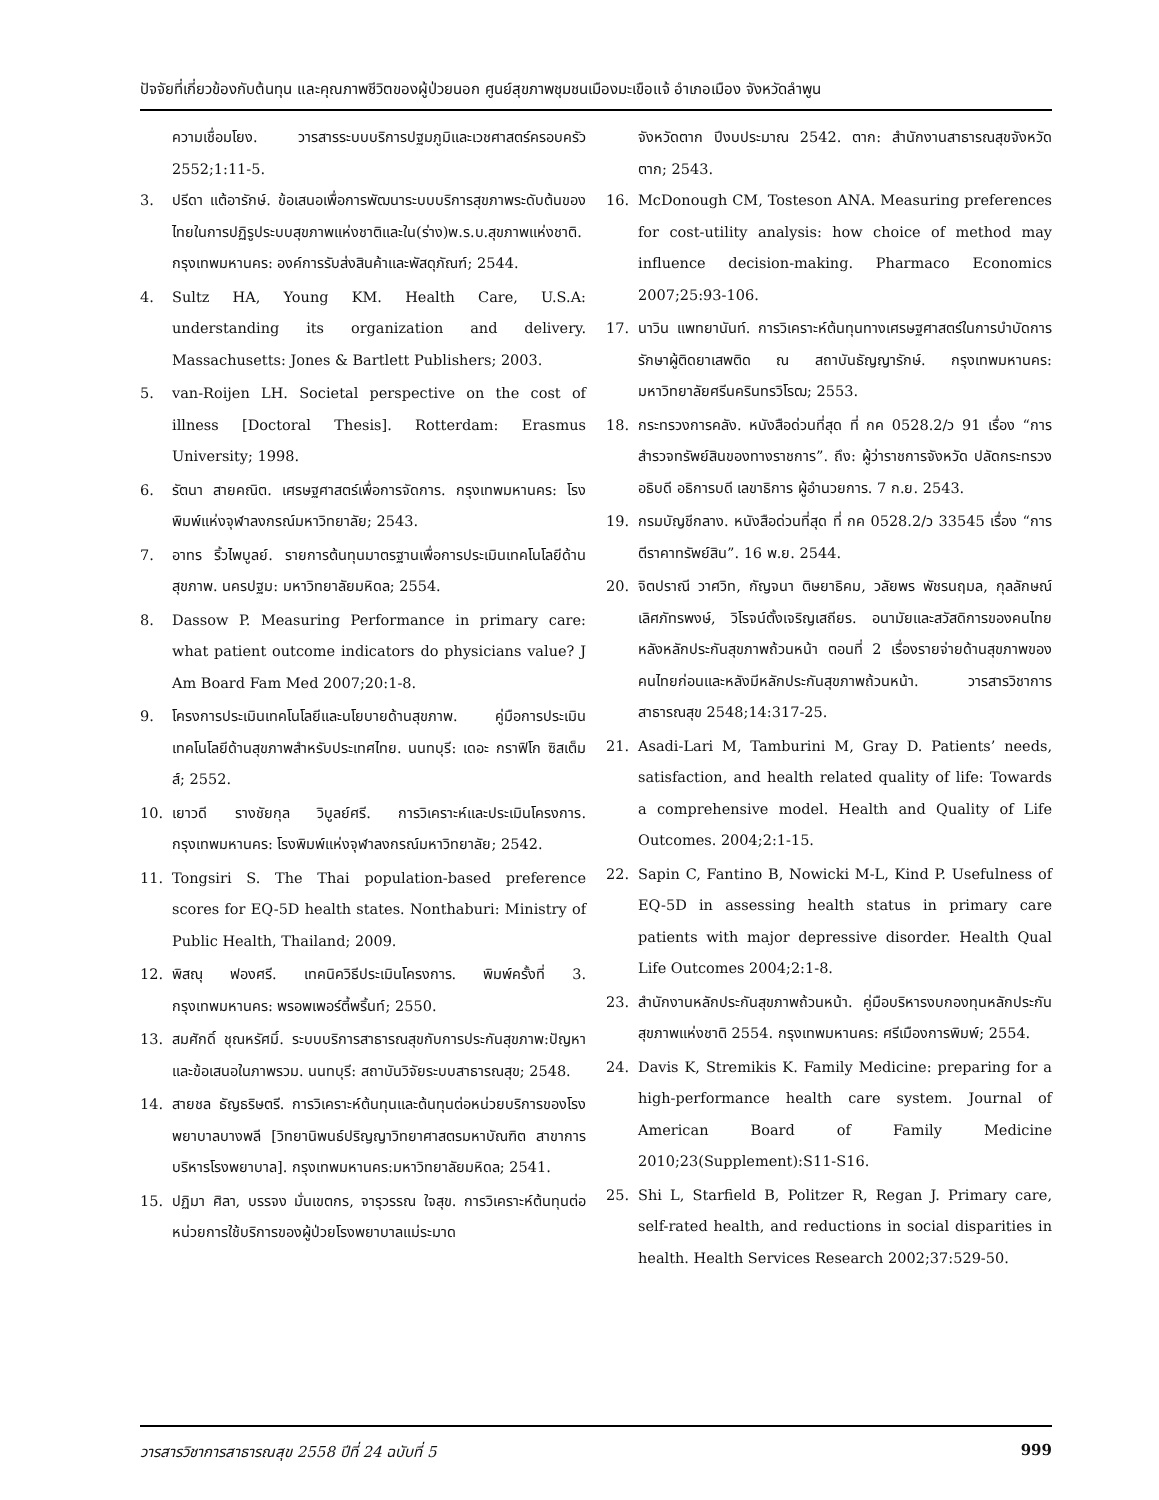ปัจจัยที่เกี่ยวข้องกับต้นทุน และคุณภาพชีวิตของผู้ป่วยนอก ศูนย์สุขภาพชุมชนเมืองมะเขือแจ้ อำเภอเมือง จังหวัดลำพูน
ความเชื่อมโยง. วารสารระบบบริการปฐมภูมิและเวชศาสตร์ครอบครัว 2552;1:11-5.
3. ปรีดา แต้อารักษ์. ข้อเสนอเพื่อการพัฒนาระบบบริการสุขภาพระดับต้นของไทยในการปฏิรูประบบสุขภาพแห่งชาติและใน(ร่าง)พ.ร.บ.สุขภาพแห่งชาติ. กรุงเทพมหานคร: องค์การรับส่งสินค้าและพัสดุภัณฑ์; 2544.
4. Sultz HA, Young KM. Health Care, U.S.A: understanding its organization and delivery. Massachusetts: Jones & Bartlett Publishers; 2003.
5. van-Roijen LH. Societal perspective on the cost of illness [Doctoral Thesis]. Rotterdam: Erasmus University; 1998.
6. รัตนา สายคณิต. เศรษฐศาสตร์เพื่อการจัดการ. กรุงเทพมหานคร: โรงพิมพ์แห่งจุฬาลงกรณ์มหาวิทยาลัย; 2543.
7. อาทร ริ้วไพบูลย์. รายการต้นทุนมาตรฐานเพื่อการประเมินเทคโนโลยีด้านสุขภาพ. นครปฐม: มหาวิทยาลัยมหิดล; 2554.
8. Dassow P. Measuring Performance in primary care: what patient outcome indicators do physicians value? J Am Board Fam Med 2007;20:1-8.
9. โครงการประเมินเทคโนโลยีและนโยบายด้านสุขภาพ. คู่มือการประเมินเทคโนโลยีด้านสุขภาพสำหรับประเทศไทย. นนทบุรี: เดอะ กราฟิโก ซิสเต็มส์; 2552.
10. เยาวดี รางชัยกุล วิบูลย์ศรี. การวิเคราะห์และประเมินโครงการ. กรุงเทพมหานคร: โรงพิมพ์แห่งจุฬาลงกรณ์มหาวิทยาลัย; 2542.
11. Tongsiri S. The Thai population-based preference scores for EQ-5D health states. Nonthaburi: Ministry of Public Health, Thailand; 2009.
12. พิสณุ ฟองศรี. เทคนิควิธีประเมินโครงการ. พิมพ์ครั้งที่ 3. กรุงเทพมหานคร: พรอพเพอร์ตี้พริ้นท์; 2550.
13. สมศักดิ์ ชุณหรัศมิ์. ระบบบริการสาธารณสุขกับการประกันสุขภาพ:ปัญหาและข้อเสนอในภาพรวม. นนทบุรี: สถาบันวิจัยระบบสาธารณสุข; 2548.
14. สายชล ธัญธริษตรี. การวิเคราะห์ต้นทุนและต้นทุนต่อหน่วยบริการของโรงพยาบาลบางพลี [วิทยานิพนธ์ปริญญาวิทยาศาสตรมหาบัณฑิต สาขาการบริหารโรงพยาบาล]. กรุงเทพมหานคร:มหาวิทยาลัยมหิดล; 2541.
15. ปฏิมา ศิลา, บรรจง มั่นเขตกร, จารุวรรณ ใจสุข. การวิเคราะห์ต้นทุนต่อหน่วยการใช้บริการของผู้ป่วยโรงพยาบาลแม่ระมาด
จังหวัดตาก ปีงบประมาณ 2542. ตาก: สำนักงานสาธารณสุขจังหวัดตาก; 2543.
16. McDonough CM, Tosteson ANA. Measuring preferences for cost-utility analysis: how choice of method may influence decision-making. Pharmaco Economics 2007;25:93-106.
17. นาวิน แพทยานันท์. การวิเคราะห์ต้นทุนทางเศรษฐศาสตร์ในการบำบัดการรักษาผู้ติดยาเสพติด ณ สถาบันธัญญารักษ์. กรุงเทพมหานคร: มหาวิทยาลัยศรีนครินทรวิโรฒ; 2553.
18. กระทรวงการคลัง. หนังสือด่วนที่สุด ที่ กค 0528.2/ว 91 เรื่อง “การสำรวจทรัพย์สินของทางราชการ”. ถึง: ผู้ว่าราชการจังหวัด ปลัดกระทรวง อธิบดี อธิการบดี เลขาธิการ ผู้อำนวยการ. 7 ก.ย. 2543.
19. กรมบัญชีกลาง. หนังสือด่วนที่สุด ที่ กค 0528.2/ว 33545 เรื่อง “การตีราคาทรัพย์สิน”. 16 พ.ย. 2544.
20. จิตปราณี วาศวิท, กัญจนา ติษยาธิคม, วลัยพร พัชรนฤมล, กุลลักษณ์ เลิศภัทรพงษ์, วิโรจน์ตั้งเจริญเสถียร. อนามัยและสวัสดิการของคนไทยหลังหลักประกันสุขภาพถ้วนหน้า ตอนที่ 2 เรื่องรายจ่ายด้านสุขภาพของคนไทยก่อนและหลังมีหลักประกันสุขภาพถ้วนหน้า. วารสารวิชาการสาธารณสุข 2548;14:317-25.
21. Asadi-Lari M, Tamburini M, Gray D. Patients’ needs, satisfaction, and health related quality of life: Towards a comprehensive model. Health and Quality of Life Outcomes. 2004;2:1-15.
22. Sapin C, Fantino B, Nowicki M-L, Kind P. Usefulness of EQ-5D in assessing health status in primary care patients with major depressive disorder. Health Qual Life Outcomes 2004;2:1-8.
23. สำนักงานหลักประกันสุขภาพถ้วนหน้า. คู่มือบริหารงบกองทุนหลักประกันสุขภาพแห่งชาติ 2554. กรุงเทพมหานคร: ศรีเมืองการพิมพ์; 2554.
24. Davis K, Stremikis K. Family Medicine: preparing for a high-performance health care system. Journal of American Board of Family Medicine 2010;23(Supplement):S11-S16.
25. Shi L, Starfield B, Politzer R, Regan J. Primary care, self-rated health, and reductions in social disparities in health. Health Services Research 2002;37:529-50.
วารสารวิชาการสาธารณสุข 2558 ปีที่ 24 ฉบับที่ 5 999